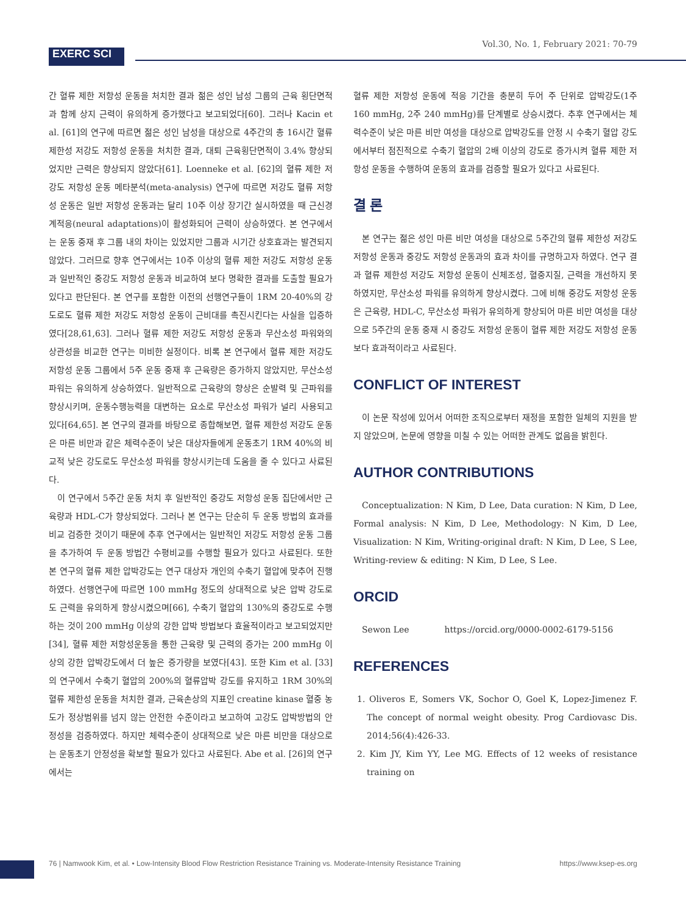EXERC SCI
Vol.30, No. 1, February 2021: 70-79
간 혈류 제한 저항성 운동을 처치한 결과 젊은 성인 남성 그룹의 근육 횡단면적과 함께 상지 근력이 유의하게 증가했다고 보고되었다[60]. 그러나 Kacin et al. [61]의 연구에 따르면 젊은 성인 남성을 대상으로 4주간의 총 16시간 혈류 제한성 저강도 저항성 운동을 처치한 결과, 대퇴 근육횡단면적이 3.4% 향상되었지만 근력은 향상되지 않았다[61]. Loenneke et al. [62]의 혈류 제한 저강도 저항성 운동 메타분석(meta-analysis) 연구에 따르면 저강도 혈류 저항성 운동은 일반 저항성 운동과는 달리 10주 이상 장기간 실시하였을 때 근신경계적응(neural adaptations)이 활성화되어 근력이 상승하였다. 본 연구에서는 운동 중재 후 그룹 내의 차이는 있었지만 그룹과 시기간 상호효과는 발견되지 않았다. 그러므로 향후 연구에서는 10주 이상의 혈류 제한 저강도 저항성 운동과 일반적인 중강도 저항성 운동과 비교하여 보다 명확한 결과를 도출할 필요가 있다고 판단된다. 본 연구를 포함한 이전의 선행연구들이 1RM 20-40%의 강도로도 혈류 제한 저강도 저항성 운동이 근비대를 촉진시킨다는 사실을 입증하였다[28,61,63]. 그러나 혈류 제한 저강도 저항성 운동과 무산소성 파워와의 상관성을 비교한 연구는 미비한 실정이다. 비록 본 연구에서 혈류 제한 저강도 저항성 운동 그룹에서 5주 운동 중재 후 근육량은 증가하지 않았지만, 무산소성 파워는 유의하게 상승하였다. 일반적으로 근육량의 향상은 순발력 및 근파워를 향상시키며, 운동수행능력을 대변하는 요소로 무산소성 파워가 널리 사용되고 있다[64,65]. 본 연구의 결과를 바탕으로 종합해보면, 혈류 제한성 저강도 운동은 마른 비만과 같은 체력수준이 낮은 대상자들에게 운동초기 1RM 40%의 비교적 낮은 강도로도 무산소성 파워를 향상시키는데 도움을 줄 수 있다고 사료된다.
이 연구에서 5주간 운동 처치 후 일반적인 중강도 저항성 운동 집단에서만 근육량과 HDL-C가 향상되었다. 그러나 본 연구는 단순히 두 운동 방법의 효과를 비교 검증한 것이기 때문에 추후 연구에서는 일반적인 저강도 저항성 운동 그룹을 추가하여 두 운동 방법간 수평비교를 수행할 필요가 있다고 사료된다. 또한 본 연구의 혈류 제한 압박강도는 연구 대상자 개인의 수축기 혈압에 맞추어 진행하였다. 선행연구에 따르면 100 mmHg 정도의 상대적으로 낮은 압박 강도로도 근력을 유의하게 향상시켰으며[66], 수축기 혈압의 130%의 중강도로 수행하는 것이 200 mmHg 이상의 강한 압박 방법보다 효율적이라고 보고되었지만[34], 혈류 제한 저항성운동을 통한 근육량 및 근력의 증가는 200 mmHg 이상의 강한 압박강도에서 더 높은 증가량을 보였다[43]. 또한 Kim et al. [33]의 연구에서 수축기 혈압의 200%의 혈류압박 강도를 유지하고 1RM 30%의 혈류 제한성 운동을 처치한 결과, 근육손상의 지표인 creatine kinase 혈중 농도가 정상범위를 넘지 않는 안전한 수준이라고 보고하여 고강도 압박방법의 안정성을 검증하였다. 하지만 체력수준이 상대적으로 낮은 마른 비만을 대상으로는 운동초기 안정성을 확보할 필요가 있다고 사료된다. Abe et al. [26]의 연구에서는
혈류 제한 저항성 운동에 적응 기간을 충분히 두어 주 단위로 압박강도(1주 160 mmHg, 2주 240 mmHg)를 단계별로 상승시켰다. 추후 연구에서는 체력수준이 낮은 마른 비만 여성을 대상으로 압박강도를 안정 시 수축기 혈압 강도에서부터 점진적으로 수축기 혈압의 2배 이상의 강도로 증가시켜 혈류 제한 저항성 운동을 수행하여 운동의 효과를 검증할 필요가 있다고 사료된다.
결 론
본 연구는 젊은 성인 마른 비만 여성을 대상으로 5주간의 혈류 제한성 저강도 저항성 운동과 중강도 저항성 운동과의 효과 차이를 규명하고자 하였다. 연구 결과 혈류 제한성 저강도 저항성 운동이 신체조성, 혈중지질, 근력을 개선하지 못하였지만, 무산소성 파워를 유의하게 향상시켰다. 그에 비해 중강도 저항성 운동은 근육량, HDL-C, 무산소성 파워가 유의하게 향상되어 마른 비만 여성을 대상으로 5주간의 운동 중재 시 중강도 저항성 운동이 혈류 제한 저강도 저항성 운동보다 효과적이라고 사료된다.
CONFLICT OF INTEREST
이 논문 작성에 있어서 어떠한 조직으로부터 재정을 포함한 일체의 지원을 받지 않았으며, 논문에 영향을 미칠 수 있는 어떠한 관계도 없음을 밝힌다.
AUTHOR CONTRIBUTIONS
Conceptualization: N Kim, D Lee, Data curation: N Kim, D Lee, Formal analysis: N Kim, D Lee, Methodology: N Kim, D Lee, Visualization: N Kim, Writing-original draft: N Kim, D Lee, S Lee, Writing-review & editing: N Kim, D Lee, S Lee.
ORCID
Sewon Lee https://orcid.org/0000-0002-6179-5156
REFERENCES
1. Oliveros E, Somers VK, Sochor O, Goel K, Lopez-Jimenez F. The concept of normal weight obesity. Prog Cardiovasc Dis. 2014;56(4):426-33.
2. Kim JY, Kim YY, Lee MG. Effects of 12 weeks of resistance training on
76 | Namwook Kim, et al. • Low-Intensity Blood Flow Restriction Resistance Training vs. Moderate-Intensity Resistance Training https://www.ksep-es.org